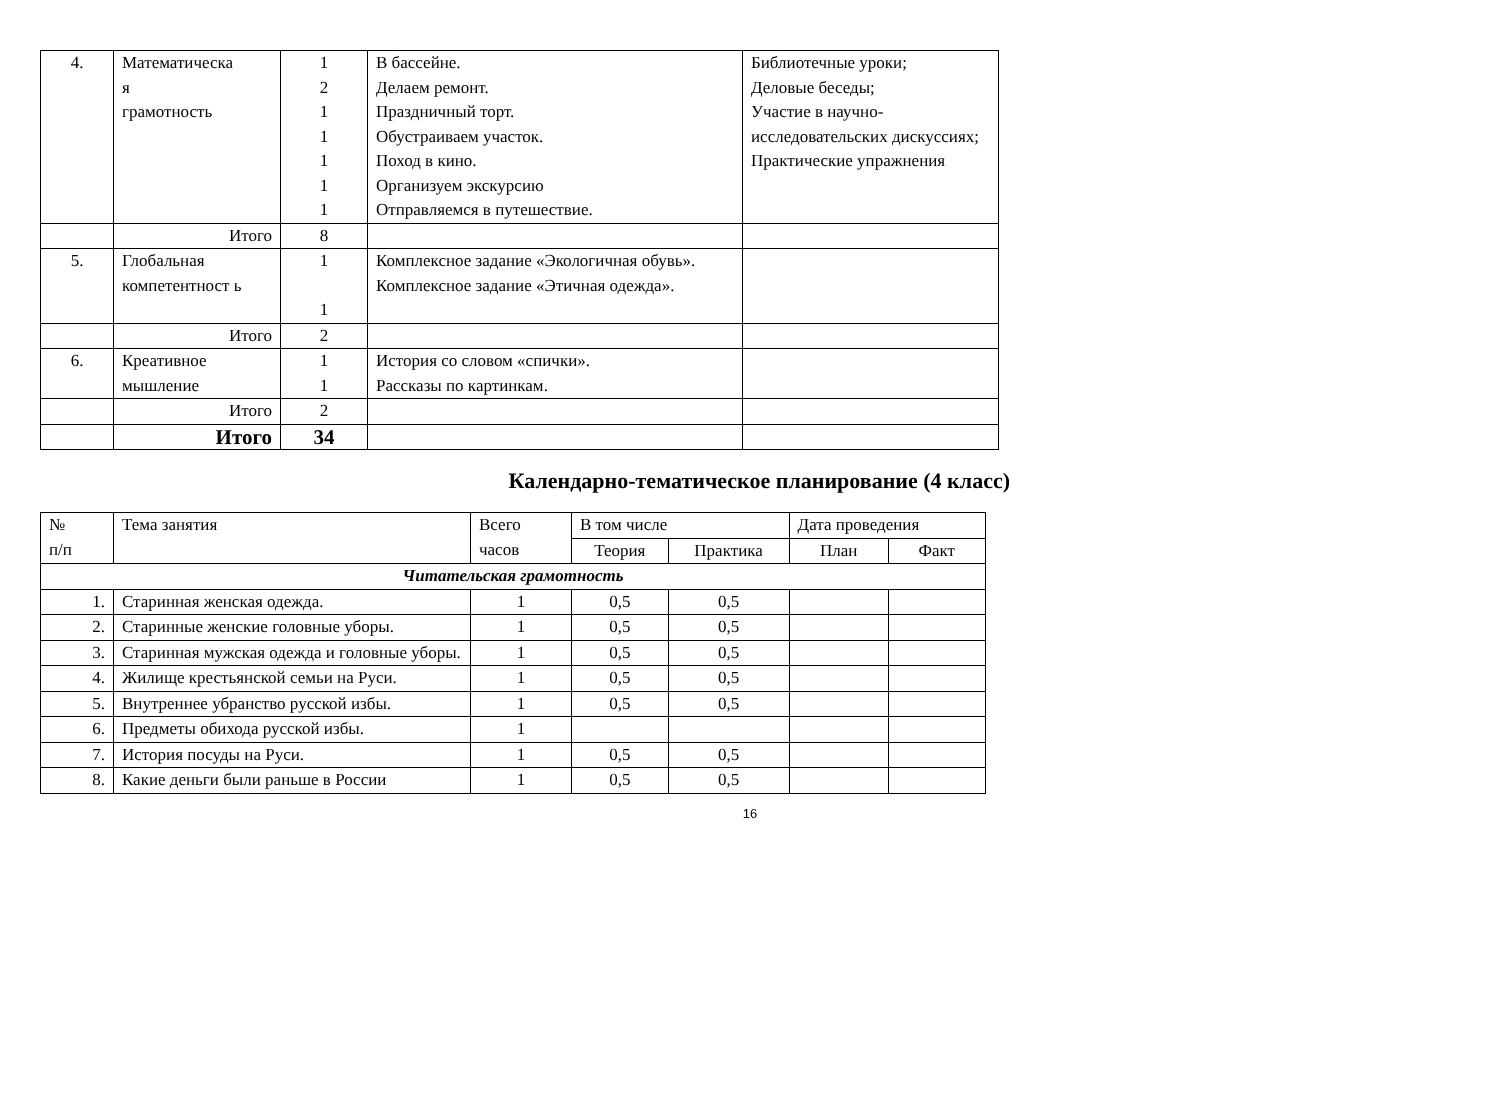| 4. | Математическа я грамотность | 1 2 1 1 1 1 1 | В бассейне. Делаем ремонт. Праздничный торт. Обустраиваем участок. Поход в кино. Организуем экскурсию Отправляемся в путешествие. | Библиотечные уроки; Деловые беседы; Участие в научно-исследовательских дискуссиях; Практические упражнения |
| | Итого | 8 | | |
| 5. | Глобальная компетентност ь | 1 1 | Комплексное задание «Экологичная обувь». Комплексное задание «Этичная одежда». | |
| | Итого | 2 | | |
| 6. | Креативное мышление | 1 1 | История со словом «спички». Рассказы по картинкам. | |
| | Итого | 2 | | |
| | Итого | 34 | | |
Календарно-тематическое планирование (4 класс)
| № п/п | Тема занятия | Всего часов | В том числе | | Дата проведения | |
| --- | --- | --- | --- | --- | --- | --- |
| | | | Теория | Практика | План | Факт |
| Читательская грамотность | | | | | | |
| 1. | Старинная женская одежда. | 1 | 0,5 | 0,5 | | |
| 2. | Старинные женские головные уборы. | 1 | 0,5 | 0,5 | | |
| 3. | Старинная мужская одежда и головные уборы. | 1 | 0,5 | 0,5 | | |
| 4. | Жилище крестьянской семьи на Руси. | 1 | 0,5 | 0,5 | | |
| 5. | Внутреннее убранство русской избы. | 1 | 0,5 | 0,5 | | |
| 6. | Предметы обихода русской избы. | 1 | | | | |
| 7. | История посуды на Руси. | 1 | 0,5 | 0,5 | | |
| 8. | Какие деньги были раньше в России | 1 | 0,5 | 0,5 | | |
16